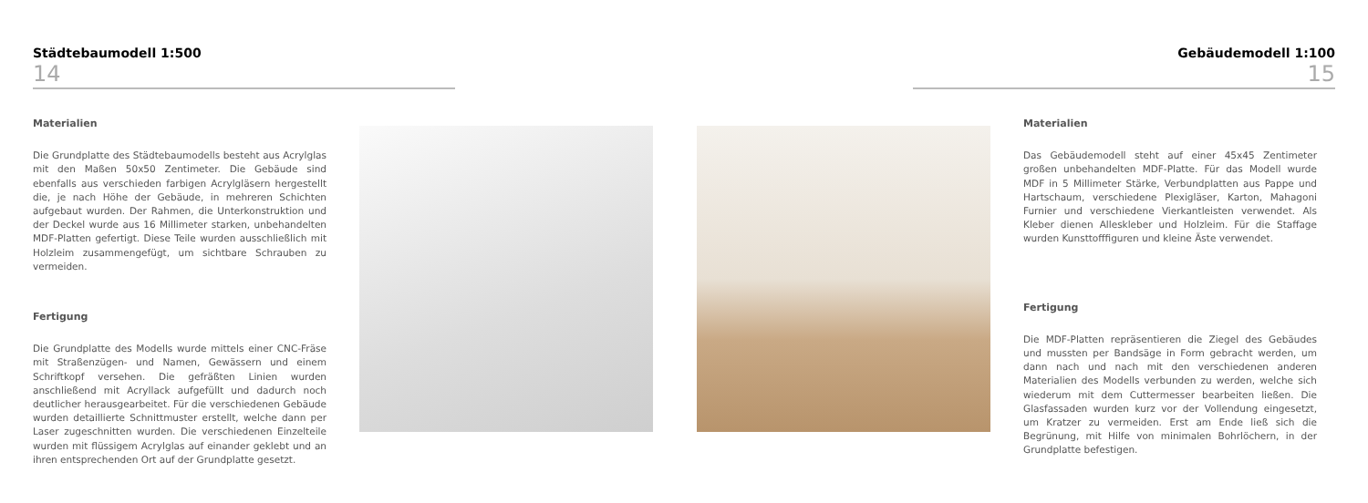Städtebaumodell 1:500
14
Materialien
Die Grundplatte des Städtebaumodells besteht aus Acrylglas mit den Maßen 50x50 Zentimeter. Die Gebäude sind ebenfalls aus verschieden farbigen Acrylgläsern hergestellt die, je nach Höhe der Gebäude, in mehreren Schichten aufgebaut wurden. Der Rahmen, die Unterkonstruktion und der Deckel wurde aus 16 Millimeter starken, unbehandelten MDF-Platten gefertigt. Diese Teile wurden ausschließlich mit Holzleim zusammengefügt, um sichtbare Schrauben zu vermeiden.
Fertigung
Die Grundplatte des Modells wurde mittels einer CNC-Fräse mit Straßenzügen- und Namen, Gewässern und einem Schriftkopf versehen. Die gefräßten Linien wurden anschließend mit Acryllack aufgefüllt und dadurch noch deutlicher herausgearbeitet. Für die verschiedenen Gebäude wurden detaillierte Schnittmuster erstellt, welche dann per Laser zugeschnitten wurden. Die verschiedenen Einzelteile wurden mit flüssigem Acrylglas auf einander geklebt und an ihren entsprechenden Ort auf der Grundplatte gesetzt.
Gebäudemodell 1:100
15
Materialien
Das Gebäudemodell steht auf einer 45x45 Zentimeter großen unbehandelten MDF-Platte. Für das Modell wurde MDF in 5 Millimeter Stärke, Verbundplatten aus Pappe und Hartschaum, verschiedene Plexigläser, Karton, Mahagoni Furnier und verschiedene Vierkantleisten verwendet. Als Kleber dienen Alleskleber und Holzleim. Für die Staffage wurden Kunsttofffiguren und kleine Äste verwendet.
Fertigung
Die MDF-Platten repräsentieren die Ziegel des Gebäudes und mussten per Bandsäge in Form gebracht werden, um dann nach und nach mit den verschiedenen anderen Materialien des Modells verbunden zu werden, welche sich wiederum mit dem Cuttermesser bearbeiten ließen. Die Glasfassaden wurden kurz vor der Vollendung eingesetzt, um Kratzer zu vermeiden. Erst am Ende ließ sich die Begrünung, mit Hilfe von minimalen Bohrlöchern, in der Grundplatte befestigen.